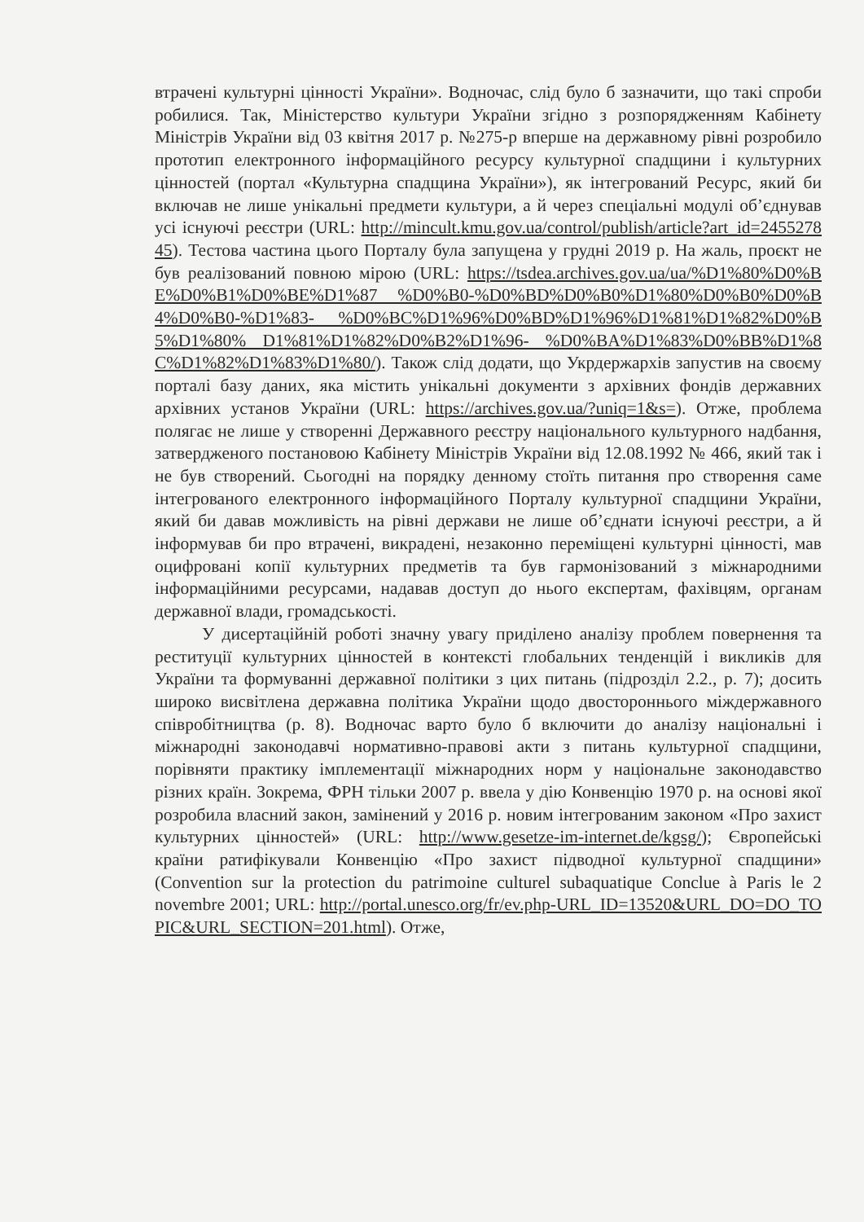втрачені культурні цінності України». Водночас, слід було б зазначити, що такі спроби робилися. Так, Міністерство культури України згідно з розпорядженням Кабінету Міністрів України від 03 квітня 2017 р. №275-р вперше на державному рівні розробило прототип електронного інформаційного ресурсу культурної спадщини і культурних цінностей (портал «Культурна спадщина України»), як інтегрований Ресурс, який би включав не лише унікальні предмети культури, а й через спеціальні модулі об’єднував усі існуючі реєстри (URL: http://mincult.kmu.gov.ua/control/publish/article?art_id=245527845). Тестова частина цього Порталу була запущена у грудні 2019 р. На жаль, проєкт не був реалізований повною мірою (URL: https://tsdea.archives.gov.ua/ua/%D1%80%D0%BE%D0%B1%D0%BE%D1%87 %D0%B0-%D0%BD%D0%B0%D1%80%D0%B0%D0%B4%D0%B0-%D1%83- %D0%BC%D1%96%D0%BD%D1%96%D1%81%D1%82%D0%B5%D1%80% D1%81%D1%82%D0%B2%D1%96- %D0%BA%D1%83%D0%BB%D1%8C%D1%82%D1%83%D1%80/). Також слід додати, що Укрдержархів запустив на своєму порталі базу даних, яка містить унікальні документи з архівних фондів державних архівних установ України (URL: https://archives.gov.ua/?uniq=1&s=). Отже, проблема полягає не лише у створенні Державного реєстру національного культурного надбання, затвердженого постановою Кабінету Міністрів України від 12.08.1992 № 466, який так і не був створений. Сьогодні на порядку денному стоїть питання про створення саме інтегрованого електронного інформаційного Порталу культурної спадщини України, який би давав можливість на рівні держави не лише об’єднати існуючі реєстри, а й інформував би про втрачені, викрадені, незаконно переміщені культурні цінності, мав оцифровані копії культурних предметів та був гармонізований з міжнародними інформаційними ресурсами, надавав доступ до нього експертам, фахівцям, органам державної влади, громадськості.
У дисертаційній роботі значну увагу приділено аналізу проблем повернення та реституції культурних цінностей в контексті глобальних тенденцій і викликів для України та формуванні державної політики з цих питань (підрозділ 2.2., р. 7); досить широко висвітлена державна політика України щодо двостороннього міждержавного співробітництва (р. 8). Водночас варто було б включити до аналізу національні і міжнародні законодавчі нормативно-правові акти з питань культурної спадщини, порівняти практику імплементації міжнародних норм у національне законодавство різних країн. Зокрема, ФРН тільки 2007 р. ввела у дію Конвенцію 1970 р. на основі якої розробила власний закон, замінений у 2016 р. новим інтегрованим законом «Про захист культурних цінностей» (URL: http://www.gesetze-im-internet.de/kgsg/); Європейські країни ратифікували Конвенцію «Про захист підводної культурної спадщини» (Convention sur la protection du patrimoine culturel subaquatique Conclue à Paris le 2 novembre 2001; URL: http://portal.unesco.org/fr/ev.php-URL_ID=13520&URL_DO=DO_TOPIC&URL_SECTION=201.html). Отже,